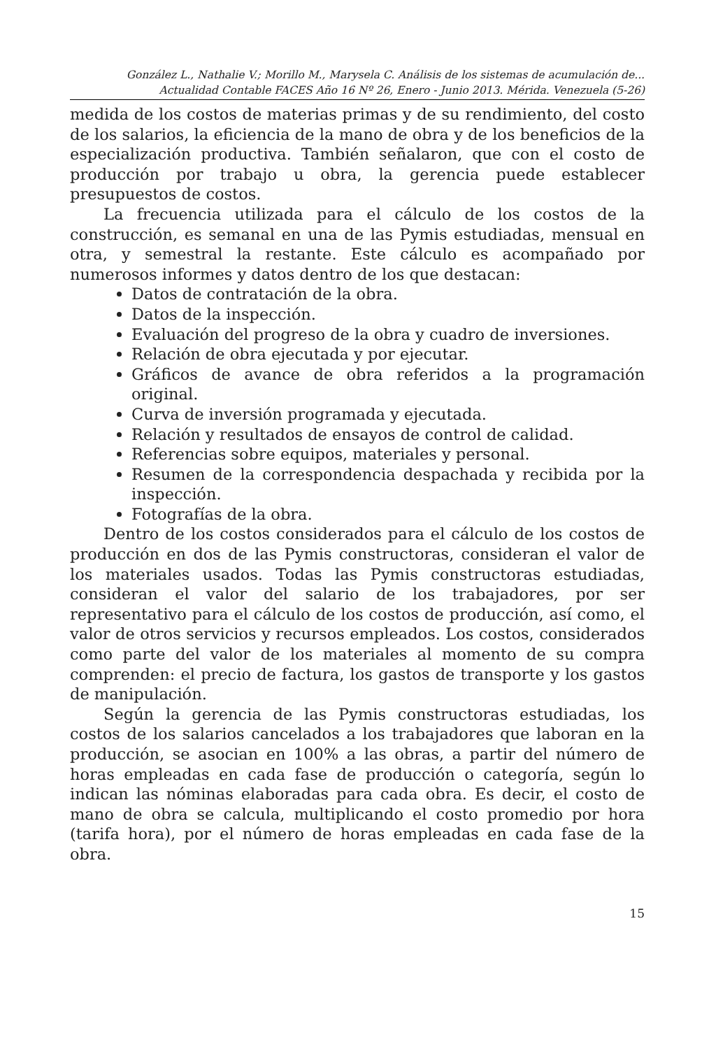González L., Nathalie V.; Morillo M., Marysela C. Análisis de los sistemas de acumulación de...
Actualidad Contable FACES Año 16 Nº 26, Enero - Junio 2013. Mérida. Venezuela (5-26)
medida de los costos de materias primas y de su rendimiento, del costo de los salarios, la eficiencia de la mano de obra y de los beneficios de la especialización productiva. También señalaron, que con el costo de producción por trabajo u obra, la gerencia puede establecer presupuestos de costos.
La frecuencia utilizada para el cálculo de los costos de la construcción, es semanal en una de las Pymis estudiadas, mensual en otra, y semestral la restante. Este cálculo es acompañado por numerosos informes y datos dentro de los que destacan:
Datos de contratación de la obra.
Datos de la inspección.
Evaluación del progreso de la obra y cuadro de inversiones.
Relación de obra ejecutada y por ejecutar.
Gráficos de avance de obra referidos a la programación original.
Curva de inversión programada y ejecutada.
Relación y resultados de ensayos de control de calidad.
Referencias sobre equipos, materiales y personal.
Resumen de la correspondencia despachada y recibida por la inspección.
Fotografías de la obra.
Dentro de los costos considerados para el cálculo de los costos de producción en dos de las Pymis constructoras, consideran el valor de los materiales usados. Todas las Pymis constructoras estudiadas, consideran el valor del salario de los trabajadores, por ser representativo para el cálculo de los costos de producción, así como, el valor de otros servicios y recursos empleados. Los costos, considerados como parte del valor de los materiales al momento de su compra comprenden: el precio de factura, los gastos de transporte y los gastos de manipulación.
Según la gerencia de las Pymis constructoras estudiadas, los costos de los salarios cancelados a los trabajadores que laboran en la producción, se asocian en 100% a las obras, a partir del número de horas empleadas en cada fase de producción o categoría, según lo indican las nóminas elaboradas para cada obra. Es decir, el costo de mano de obra se calcula, multiplicando el costo promedio por hora (tarifa hora), por el número de horas empleadas en cada fase de la obra.
15